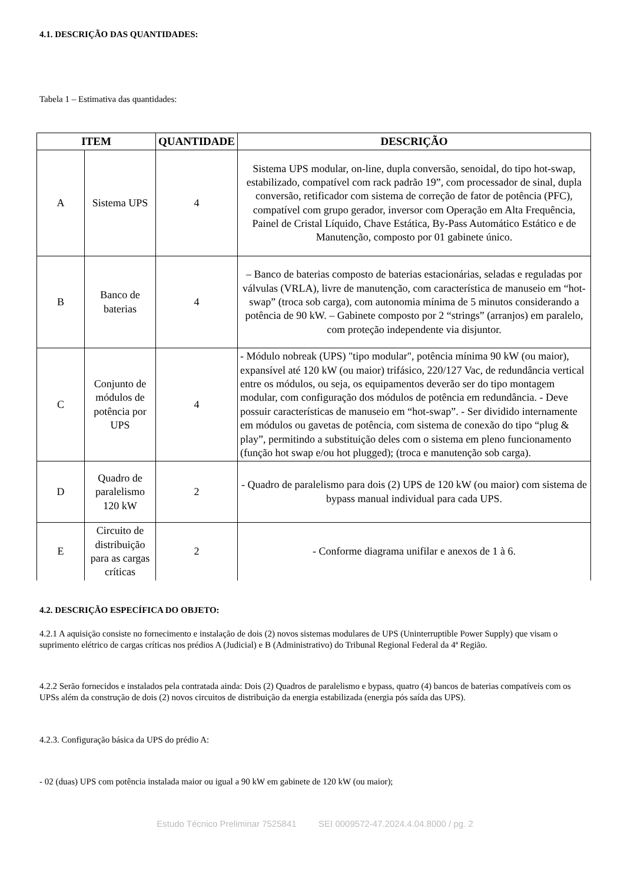4.1. DESCRIÇÃO DAS QUANTIDADES:
Tabela 1 – Estimativa das quantidades:
| ITEM | | QUANTIDADE | DESCRIÇÃO |
| --- | --- | --- | --- |
| A | Sistema UPS | 4 | Sistema UPS modular, on-line, dupla conversão, senoidal, do tipo hot-swap, estabilizado, compatível com rack padrão 19”, com processador de sinal, dupla conversão, retificador com sistema de correção de fator de potência (PFC), compatível com grupo gerador, inversor com Operação em Alta Frequência, Painel de Cristal Líquido, Chave Estática, By-Pass Automático Estático e de Manutenção, composto por 01 gabinete único. |
| B | Banco de baterias | 4 | – Banco de baterias composto de baterias estacionárias, seladas e reguladas por válvulas (VRLA), livre de manutenção, com característica de manuseio em “hot-swap” (troca sob carga), com autonomia mínima de 5 minutos considerando a potência de 90 kW. – Gabinete composto por 2 “strings” (arranjos) em paralelo, com proteção independente via disjuntor. |
| C | Conjunto de módulos de potência por UPS | 4 | - Módulo nobreak (UPS) "tipo modular", potência mínima 90 kW (ou maior), expansível até 120 kW (ou maior) trifásico, 220/127 Vac, de redundância vertical entre os módulos, ou seja, os equipamentos deverão ser do tipo montagem modular, com configuração dos módulos de potência em redundância. - Deve possuir características de manuseio em “hot-swap”. - Ser dividido internamente em módulos ou gavetas de potência, com sistema de conexão do tipo “plug & play”, permitindo a substituição deles com o sistema em pleno funcionamento (função hot swap e/ou hot plugged); (troca e manutenção sob carga). |
| D | Quadro de paralelismo 120 kW | 2 | - Quadro de paralelismo para dois (2) UPS de 120 kW (ou maior) com sistema de bypass manual individual para cada UPS. |
| E | Circuito de distribuição para as cargas críticas | 2 | - Conforme diagrama unifilar e anexos de 1 à 6. |
4.2. DESCRIÇÃO ESPECÍFICA DO OBJETO:
4.2.1 A aquisição consiste no fornecimento e instalação de dois (2) novos sistemas modulares de UPS (Uninterruptible Power Supply) que visam o suprimento elétrico de cargas críticas nos prédios A (Judicial) e B (Administrativo) do Tribunal Regional Federal da 4ª Região.
4.2.2 Serão fornecidos e instalados pela contratada ainda: Dois (2) Quadros de paralelismo e bypass, quatro (4) bancos de baterias compatíveis com os UPSs além da construção de dois (2) novos circuitos de distribuição da energia estabilizada (energia pós saída das UPS).
4.2.3. Configuração básica da UPS do prédio A:
- 02 (duas) UPS com potência instalada maior ou igual a 90 kW em gabinete de 120 kW (ou maior);
Estudo Técnico Preliminar 7525841 SEI 0009572-47.2024.4.04.8000 / pg. 2